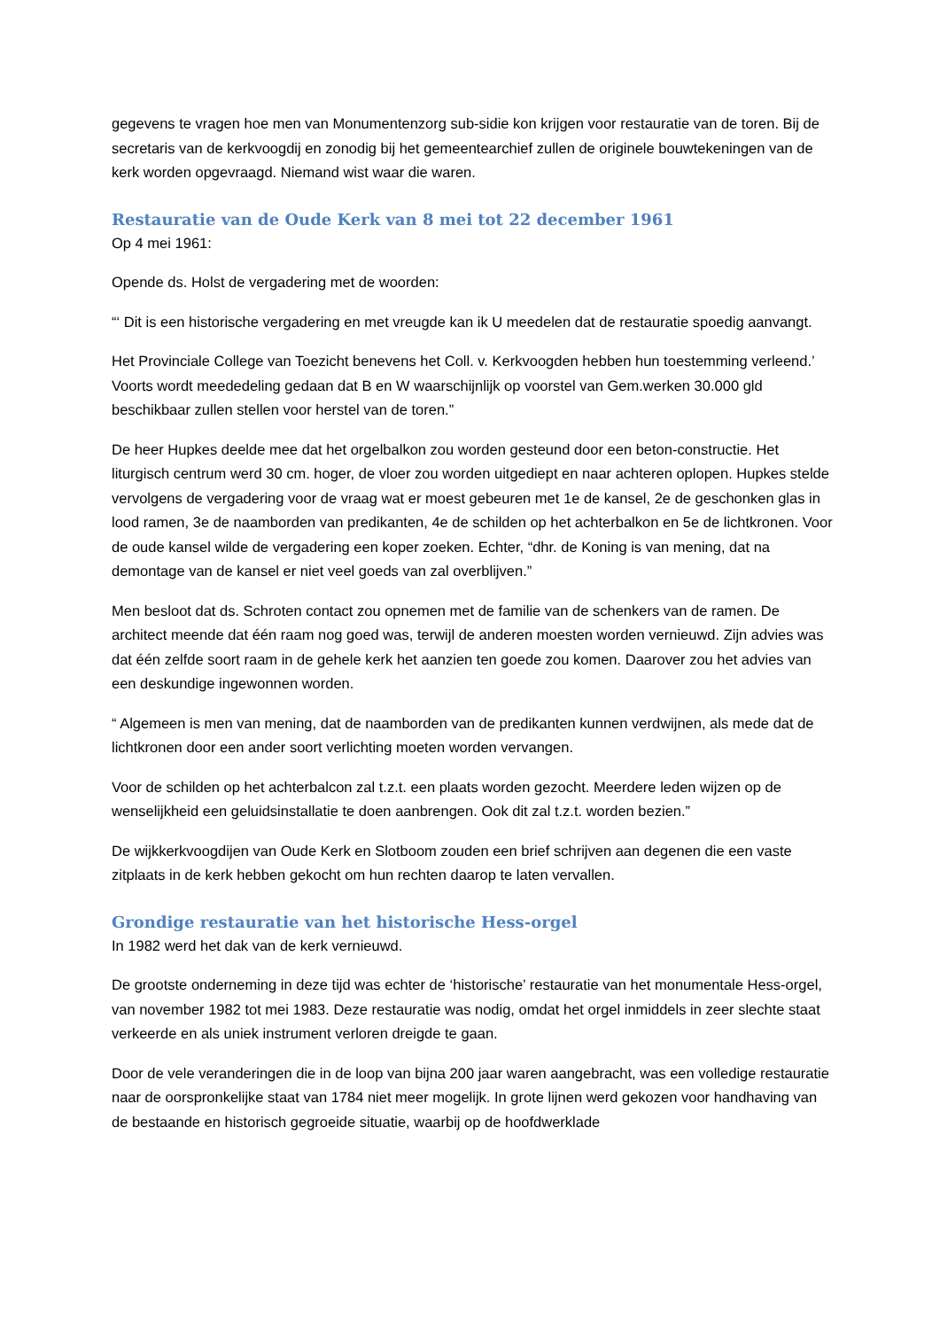gegevens te vragen hoe men van Monumentenzorg sub-sidie kon krijgen voor restauratie van de toren. Bij de secretaris van de kerkvoogdij en zonodig bij het gemeentearchief zullen de originele bouwtekeningen van de kerk worden opgevraagd. Niemand wist waar die waren.
Restauratie van de Oude Kerk van 8 mei tot 22 december 1961
Op 4 mei 1961:
Opende ds. Holst de vergadering met de woorden:
“‘ Dit is een historische vergadering en met vreugde kan ik U meedelen dat de restauratie spoedig aanvangt.
Het Provinciale College van Toezicht benevens het Coll. v. Kerkvoogden hebben hun toestemming verleend.’ Voorts wordt meededeling gedaan dat B en W waarschijnlijk op voorstel van Gem.werken 30.000 gld beschikbaar zullen stellen voor herstel van de toren.”
De heer Hupkes deelde mee dat het orgelbalkon zou worden gesteund door een beton-constructie. Het liturgisch centrum werd 30 cm. hoger, de vloer zou worden uitgediept en naar achteren oplopen. Hupkes stelde vervolgens de vergadering voor de vraag wat er moest gebeuren met 1e de kansel, 2e de geschonken glas in lood ramen, 3e de naamborden van predikanten, 4e de schilden op het achterbalkon en 5e de lichtkronen. Voor de oude kansel wilde de vergadering een koper zoeken. Echter, “dhr. de Koning is van mening, dat na demontage van de kansel er niet veel goeds van zal overblijven.”
Men besloot dat ds. Schroten contact zou opnemen met de familie van de schenkers van de ramen. De architect meende dat één raam nog goed was, terwijl de anderen moesten worden vernieuwd. Zijn advies was dat één zelfde soort raam in de gehele kerk het aanzien ten goede zou komen. Daarover zou het advies van een deskundige ingewonnen worden.
“ Algemeen is men van mening, dat de naamborden van de predikanten kunnen verdwijnen, als mede dat de lichtkronen door een ander soort verlichting moeten worden vervangen.
Voor de schilden op het achterbalcon zal t.z.t. een plaats worden gezocht. Meerdere leden wijzen op de wenselijkheid een geluidsinstallatie te doen aanbrengen. Ook dit zal t.z.t. worden bezien.”
De wijkkerkvoogdijen van Oude Kerk en Slotboom zouden een brief schrijven aan degenen die een vaste zitplaats in de kerk hebben gekocht om hun rechten daarop te laten vervallen.
Grondige restauratie van het historische Hess-orgel
In 1982 werd het dak van de kerk vernieuwd.
De grootste onderneming in deze tijd was echter de ‘historische’ restauratie van het monumentale Hess-orgel, van november 1982 tot mei 1983. Deze restauratie was nodig, omdat het orgel inmiddels in zeer slechte staat verkeerde en als uniek instrument verloren dreigde te gaan.
Door de vele veranderingen die in de loop van bijna 200 jaar waren aangebracht, was een volledige restauratie naar de oorspronkelijke staat van 1784 niet meer mogelijk. In grote lijnen werd gekozen voor handhaving van de bestaande en historisch gegroeide situatie, waarbij op de hoofdwerklade